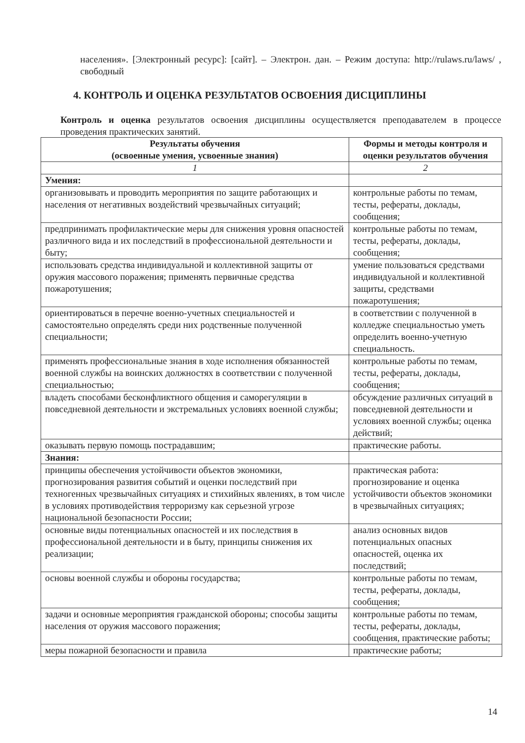населения». [Электронный ресурс]: [сайт]. – Электрон. дан. – Режим доступа: http://rulaws.ru/laws/ , свободный
4. КОНТРОЛЬ И ОЦЕНКА РЕЗУЛЬТАТОВ ОСВОЕНИЯ ДИСЦИПЛИНЫ
Контроль и оценка результатов освоения дисциплины осуществляется преподавателем в процессе проведения практических занятий.
| Результаты обучения (освоенные умения, усвоенные знания) | Формы и методы контроля и оценки результатов обучения |
| --- | --- |
| 1 | 2 |
| Умения: | |
| организовывать и проводить мероприятия по защите работающих и населения от негативных воздействий чрезвычайных ситуаций; | контрольные работы по темам, тесты, рефераты, доклады, сообщения; |
| предпринимать профилактические меры для снижения уровня опасностей различного вида и их последствий в профессиональной деятельности и быту; | контрольные работы по темам, тесты, рефераты, доклады, сообщения; |
| использовать средства индивидуальной и коллективной защиты от оружия массового поражения; применять первичные средства пожаротушения; | умение пользоваться средствами индивидуальной и коллективной защиты, средствами пожаротушения; |
| ориентироваться в перечне военно-учетных специальностей и самостоятельно определять среди них родственные полученной специальности; | в соответствии с полученной в колледже специальностью уметь определить военно-учетную специальность. |
| применять профессиональные знания в ходе исполнения обязанностей военной службы на воинских должностях в соответствии с полученной специальностью; | контрольные работы по темам, тесты, рефераты, доклады, сообщения; |
| владеть способами бесконфликтного общения и саморегуляции в повседневной деятельности и экстремальных условиях военной службы; | обсуждение различных ситуаций в повседневной деятельности и условиях военной службы; оценка действий; |
| оказывать первую помощь пострадавшим; | практические работы. |
| Знания: | |
| принципы обеспечения устойчивости объектов экономики, прогнозирования развития событий и оценки последствий при техногенных чрезвычайных ситуациях и стихийных явлениях, в том числе в условиях противодействия терроризму как серьезной угрозе национальной безопасности России; | практическая работа: прогнозирование и оценка устойчивости объектов экономики в чрезвычайных ситуациях; |
| основные виды потенциальных опасностей и их последствия в профессиональной деятельности и в быту, принципы снижения их реализации; | анализ основных видов потенциальных опасных опасностей, оценка их последствий; |
| основы военной службы и обороны государства; | контрольные работы по темам, тесты, рефераты, доклады, сообщения; |
| задачи и основные мероприятия гражданской обороны; способы защиты населения от оружия массового поражения; | контрольные работы по темам, тесты, рефераты, доклады, сообщения, практические работы; |
| меры пожарной безопасности и правила | практические работы; |
14